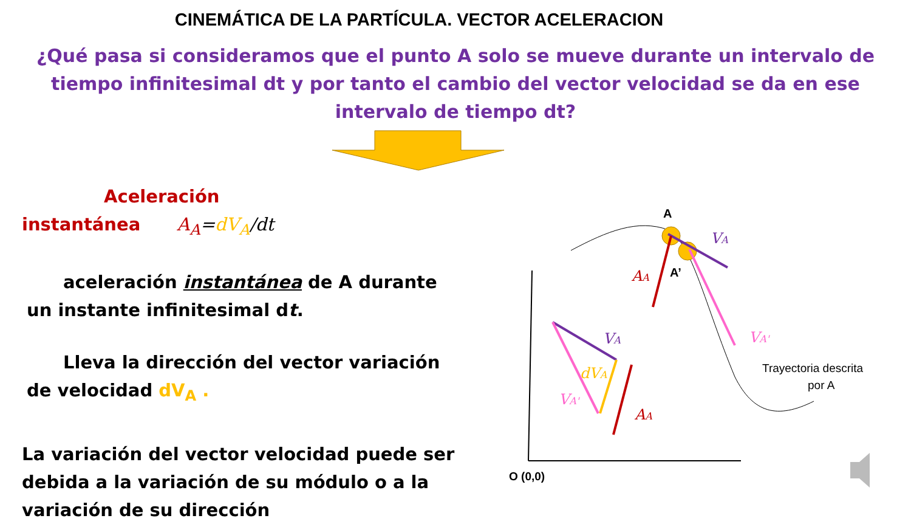CINEMÁTICA DE LA PARTÍCULA. VECTOR ACELERACION
¿Qué pasa si consideramos que el punto A solo se mueve durante un intervalo de tiempo infinitesimal dt y por tanto el cambio del vector velocidad se da en ese intervalo de tiempo dt?
A
A’
VA
AA
VA'
VA
dVA
VA'
AA
Trayectoria descrita
por A
O (0,0)
Aceleración instantánea A<sub>A</sub>=dV<sub>A</sub>/dt
aceleración instantánea de A durante un instante infinitesimal dt.
Lleva la dirección del vector variación de velocidad dV<sub>A</sub> .
La variación del vector velocidad puede ser debida a la variación de su módulo o a la variación de su dirección